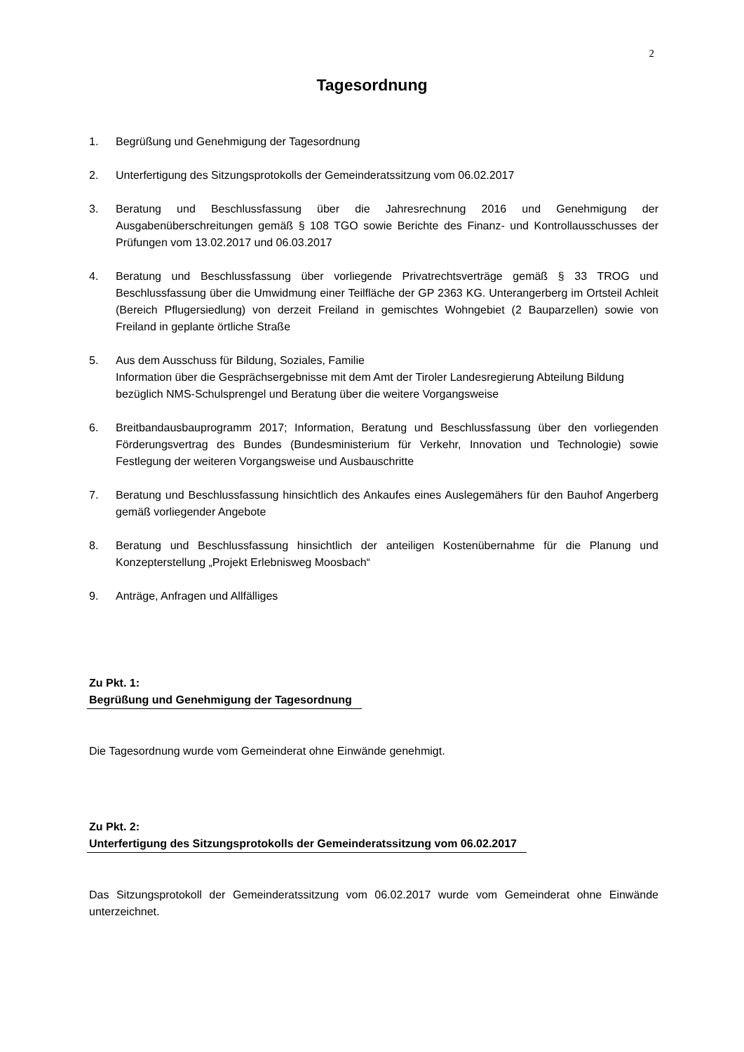2
Tagesordnung
1. Begrüßung und Genehmigung der Tagesordnung
2. Unterfertigung des Sitzungsprotokolls der Gemeinderatssitzung vom 06.02.2017
3. Beratung und Beschlussfassung über die Jahresrechnung 2016 und Genehmigung der Ausgabenüberschreitungen gemäß § 108 TGO sowie Berichte des Finanz- und Kontrollausschusses der Prüfungen vom 13.02.2017 und 06.03.2017
4. Beratung und Beschlussfassung über vorliegende Privatrechtsverträge gemäß § 33 TROG und Beschlussfassung über die Umwidmung einer Teilfläche der GP 2363 KG. Unterangerberg im Ortsteil Achleit (Bereich Pflugersiedlung) von derzeit Freiland in gemischtes Wohngebiet (2 Bauparzellen) sowie von Freiland in geplante örtliche Straße
5. Aus dem Ausschuss für Bildung, Soziales, Familie
Information über die Gesprächsergebnisse mit dem Amt der Tiroler Landesregierung Abteilung Bildung bezüglich NMS-Schulsprengel und Beratung über die weitere Vorgangsweise
6. Breitbandausbauprogramm 2017; Information, Beratung und Beschlussfassung über den vorliegenden Förderungsvertrag des Bundes (Bundesministerium für Verkehr, Innovation und Technologie) sowie Festlegung der weiteren Vorgangsweise und Ausbauschritte
7. Beratung und Beschlussfassung hinsichtlich des Ankaufes eines Auslegemähers für den Bauhof Angerberg gemäß vorliegender Angebote
8. Beratung und Beschlussfassung hinsichtlich der anteiligen Kostenübernahme für die Planung und Konzepterstellung „Projekt Erlebnisweg Moosbach“
9. Anträge, Anfragen und Allfälliges
Zu Pkt. 1:
Begrüßung und Genehmigung der Tagesordnung
Die Tagesordnung wurde vom Gemeinderat ohne Einwände genehmigt.
Zu Pkt. 2:
Unterfertigung des Sitzungsprotokolls der Gemeinderatssitzung vom 06.02.2017
Das Sitzungsprotokoll der Gemeinderatssitzung vom 06.02.2017 wurde vom Gemeinderat ohne Einwände unterzeichnet.